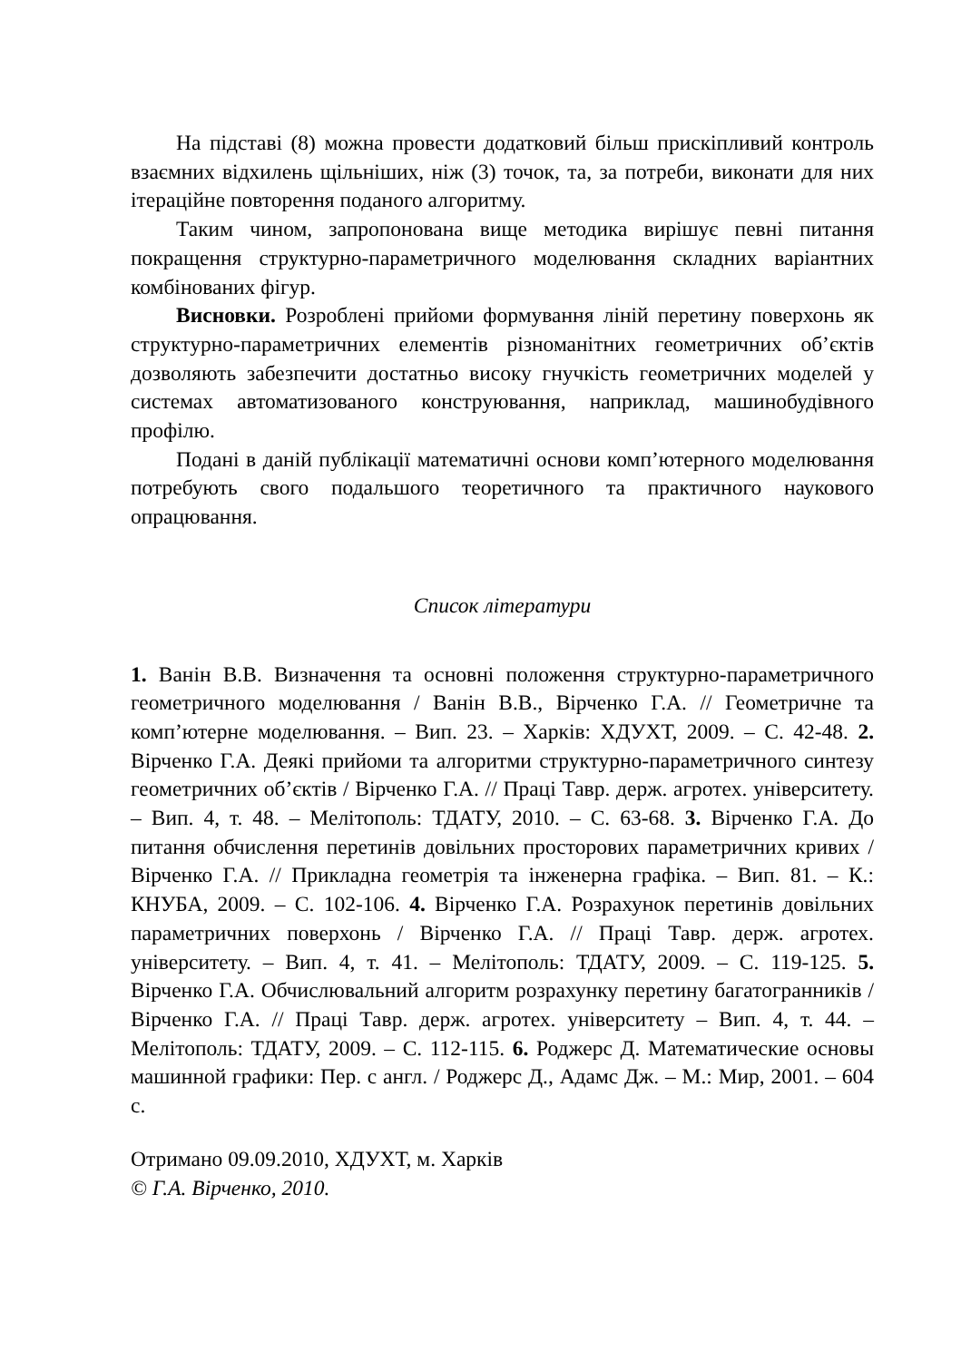На підставі (8) можна провести додатковий більш прискіпливий контроль взаємних відхилень щільніших, ніж (3) точок, та, за потреби, виконати для них ітераційне повторення поданого алгоритму.
Таким чином, запропонована вище методика вирішує певні питання покращення структурно-параметричного моделювання складних варіантних комбінованих фігур.
Висновки. Розроблені прийоми формування ліній перетину поверхонь як структурно-параметричних елементів різноманітних геометричних об’єктів дозволяють забезпечити достатньо високу гнучкість геометричних моделей у системах автоматизованого конструювання, наприклад, машинобудівного профілю.
Подані в даній публікації математичні основи комп’ютерного моделювання потребують свого подальшого теоретичного та практичного наукового опрацювання.
Список літератури
1. Ванін В.В. Визначення та основні положення структурно-параметричного геометричного моделювання / Ванін В.В., Вірченко Г.А. // Геометричне та комп’ютерне моделювання. – Вип. 23. – Харків: ХДУХТ, 2009. – С. 42-48. 2. Вірченко Г.А. Деякі прийоми та алгоритми структурно-параметричного синтезу геометричних об’єктів / Вірченко Г.А. // Праці Тавр. держ. агротех. університету. – Вип. 4, т. 48. – Мелітополь: ТДАТУ, 2010. – С. 63-68. 3. Вірченко Г.А. До питання обчислення перетинів довільних просторових параметричних кривих / Вірченко Г.А. // Прикладна геометрія та інженерна графіка. – Вип. 81. – К.: КНУБА, 2009. – С. 102-106. 4. Вірченко Г.А. Розрахунок перетинів довільних параметричних поверхонь / Вірченко Г.А. // Праці Тавр. держ. агротех. університету. – Вип. 4, т. 41. – Мелітополь: ТДАТУ, 2009. – С. 119-125. 5. Вірченко Г.А. Обчислювальний алгоритм розрахунку перетину багатогранників / Вірченко Г.А. // Праці Тавр. держ. агротех. університету – Вип. 4, т. 44. – Мелітополь: ТДАТУ, 2009. – С. 112-115. 6. Роджерс Д. Математические основы машинной графики: Пер. с англ. / Роджерс Д., Адамс Дж. – М.: Мир, 2001. – 604 с.
Отримано 09.09.2010, ХДУХТ, м. Харків
© Г.А. Вірченко, 2010.